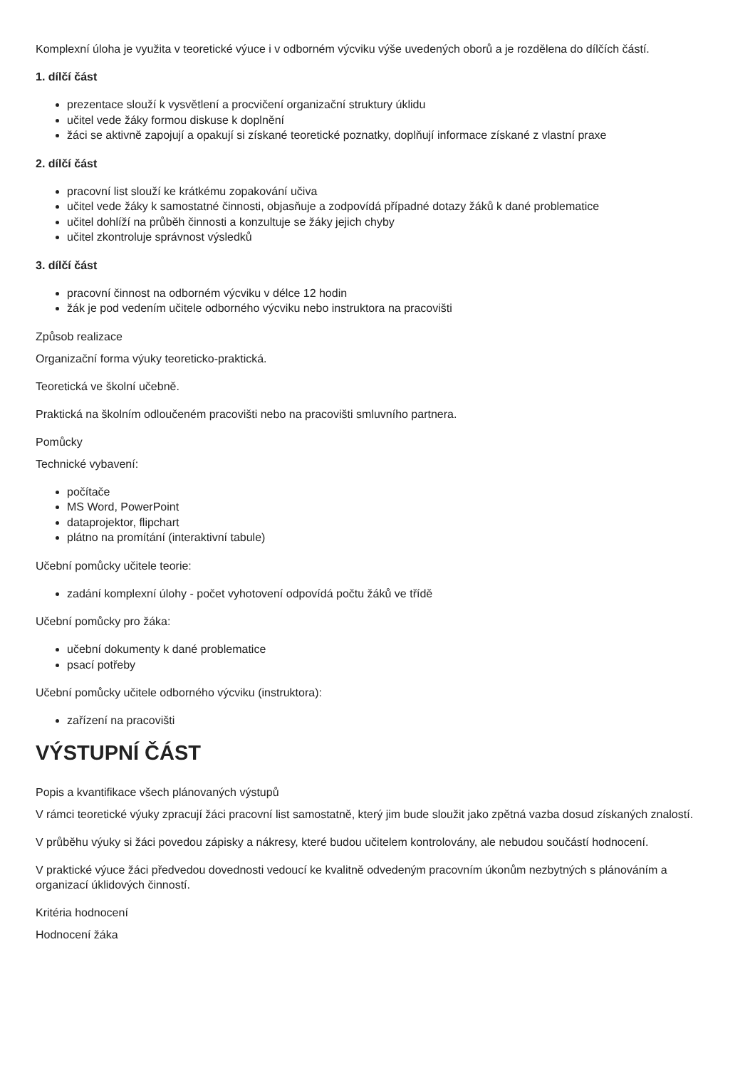Komplexní úloha je využita v teoretické výuce i v odborném výcviku výše uvedených oborů a je rozdělena do dílčích částí.
1. dílčí část
prezentace slouží k vysvětlení a procvičení organizační struktury úklidu
učitel vede žáky formou diskuse k doplnění
žáci se aktivně zapojují a opakují si získané teoretické poznatky, doplňují informace získané z vlastní praxe
2. dílčí část
pracovní list slouží ke krátkému zopakování učiva
učitel vede žáky k samostatné činnosti, objasňuje a zodpovídá případné dotazy žáků k dané problematice
učitel dohlíží na průběh činnosti a konzultuje se žáky jejich chyby
učitel zkontroluje správnost výsledků
3. dílčí část
pracovní činnost na odborném výcviku v délce 12 hodin
žák je pod vedením učitele odborného výcviku nebo instruktora na pracovišti
Způsob realizace
Organizační forma výuky teoreticko-praktická.
Teoretická ve školní učebně.
Praktická na školním odloučeném pracovišti nebo na pracovišti smluvního partnera.
Pomůcky
Technické vybavení:
počítače
MS Word, PowerPoint
dataprojektor, flipchart
plátno na promítání (interaktivní tabule)
Učební pomůcky učitele teorie:
zadání komplexní úlohy - počet vyhotovení odpovídá počtu žáků ve třídě
Učební pomůcky pro žáka:
učební dokumenty k dané problematice
psací potřeby
Učební pomůcky učitele odborného výcviku (instruktora):
zařízení na pracovišti
VÝSTUPNÍ ČÁST
Popis a kvantifikace všech plánovaných výstupů
V rámci teoretické výuky zpracují žáci pracovní list samostatně, který jim bude sloužit jako zpětná vazba dosud získaných znalostí.
V průběhu výuky si žáci povedou zápisky a nákresy, které budou učitelem kontrolovány, ale nebudou součástí hodnocení.
V praktické výuce žáci předvedou dovednosti vedoucí ke kvalitně odvedeným pracovním úkonům nezbytných s plánováním a organizací úklidových činností.
Kritéria hodnocení
Hodnocení žáka